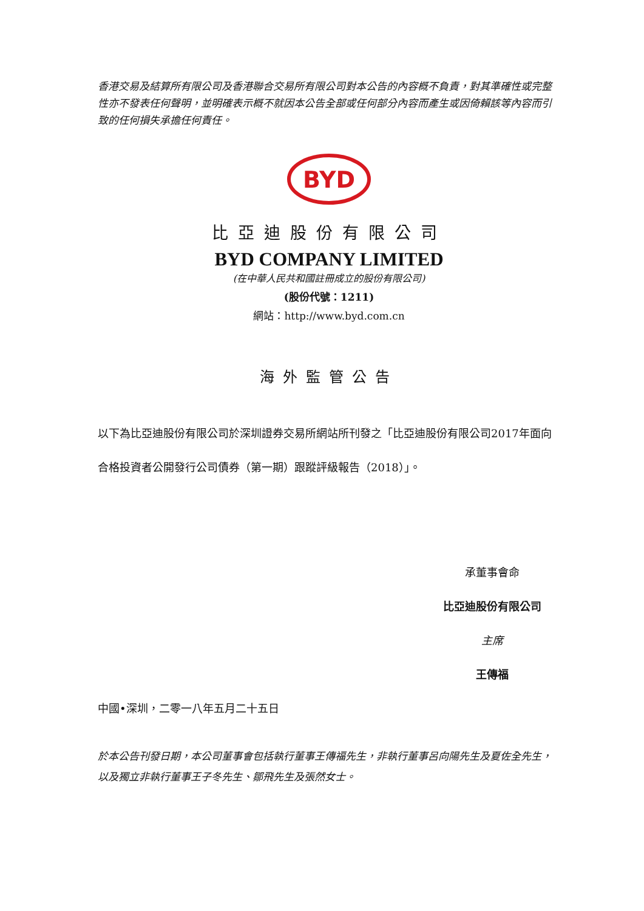香港交易及結算所有限公司及香港聯合交易所有限公司對本公告的內容概不負責，對其準確性或完整性亦不發表任何聲明，並明確表示概不就因本公告全部或任何部分內容而產生或因倚賴該等內容而引致的任何損失承擔任何責任。
BYD
比亞迪股份有限公司
BYD COMPANY LIMITED
(在中華人民共和國註冊成立的股份有限公司)
(股份代號：1211)
網站：http://www.byd.com.cn
海外監管公告
以下為比亞迪股份有限公司於深圳證券交易所網站所刊發之「比亞迪股份有限公司2017年面向合格投資者公開發行公司債券（第一期）跟蹤評級報告（2018）」。
承董事會命
比亞迪股份有限公司
主席
王傳福
中國•深圳，二零一八年五月二十五日
於本公告刊發日期，本公司董事會包括執行董事王傳福先生，非執行董事呂向陽先生及夏佐全先生，以及獨立非執行董事王子冬先生、鄒飛先生及張然女士。